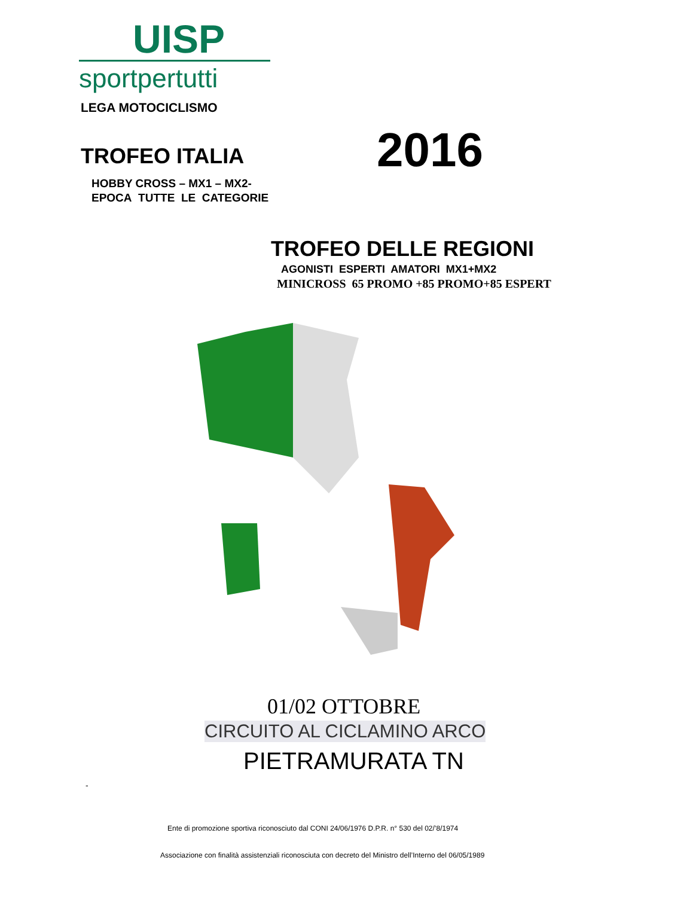UISP
sportpertutti
LEGA MOTOCICLISMO
TROFEO ITALIA 2016
HOBBY CROSS – MX1 – MX2-
EPOCA TUTTE LE CATEGORIE
TROFEO DELLE REGIONI
AGONISTI ESPERTI AMATORI MX1+MX2
MINICROSS 65 PROMO +85 PROMO+85 ESPERT
01/02 OTTOBRE
CIRCUITO AL CICLAMINO ARCO
PIETRAMURATA TN
-
Ente di promozione sportiva riconosciuto dal CONI 24/06/1976 D.P.R. n° 530 del 02/’8/1974
Associazione con finalità assistenziali riconosciuta con decreto del Ministro dell’Interno del 06/05/1989